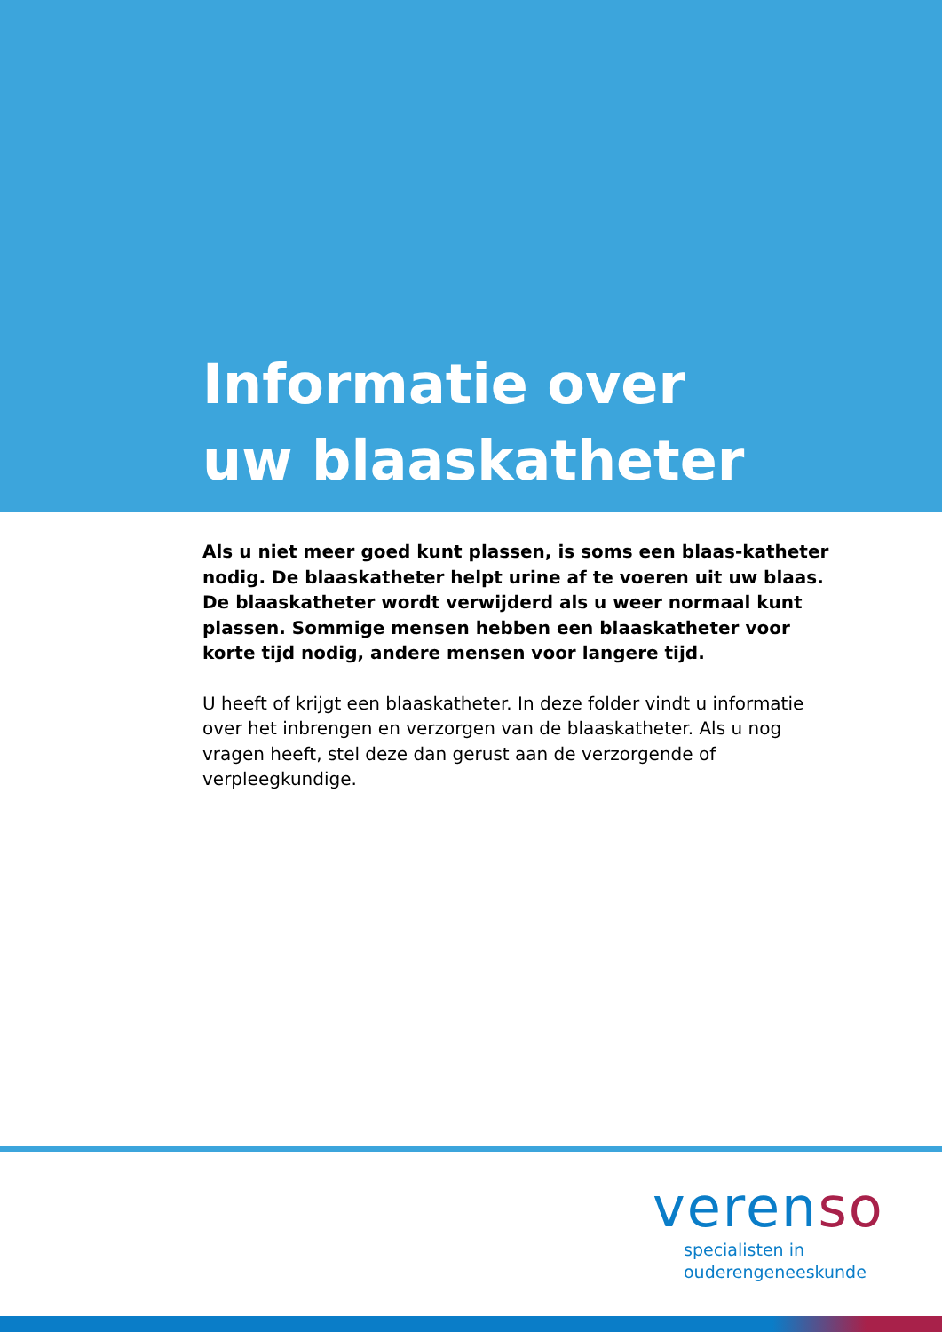Informatie over
uw blaaskatheter
Als u niet meer goed kunt plassen, is soms een blaas-katheter nodig. De blaaskatheter helpt urine af te voeren uit uw blaas. De blaaskatheter wordt verwijderd als u weer normaal kunt plassen. Sommige mensen hebben een blaaskatheter voor korte tijd nodig, andere mensen voor langere tijd.
U heeft of krijgt een blaaskatheter. In deze folder vindt u informatie over het inbrengen en verzorgen van de blaaskatheter. Als u nog vragen heeft, stel deze dan gerust aan de verzorgende of verpleegkundige.
verenso
specialisten in
ouderengeneeskunde